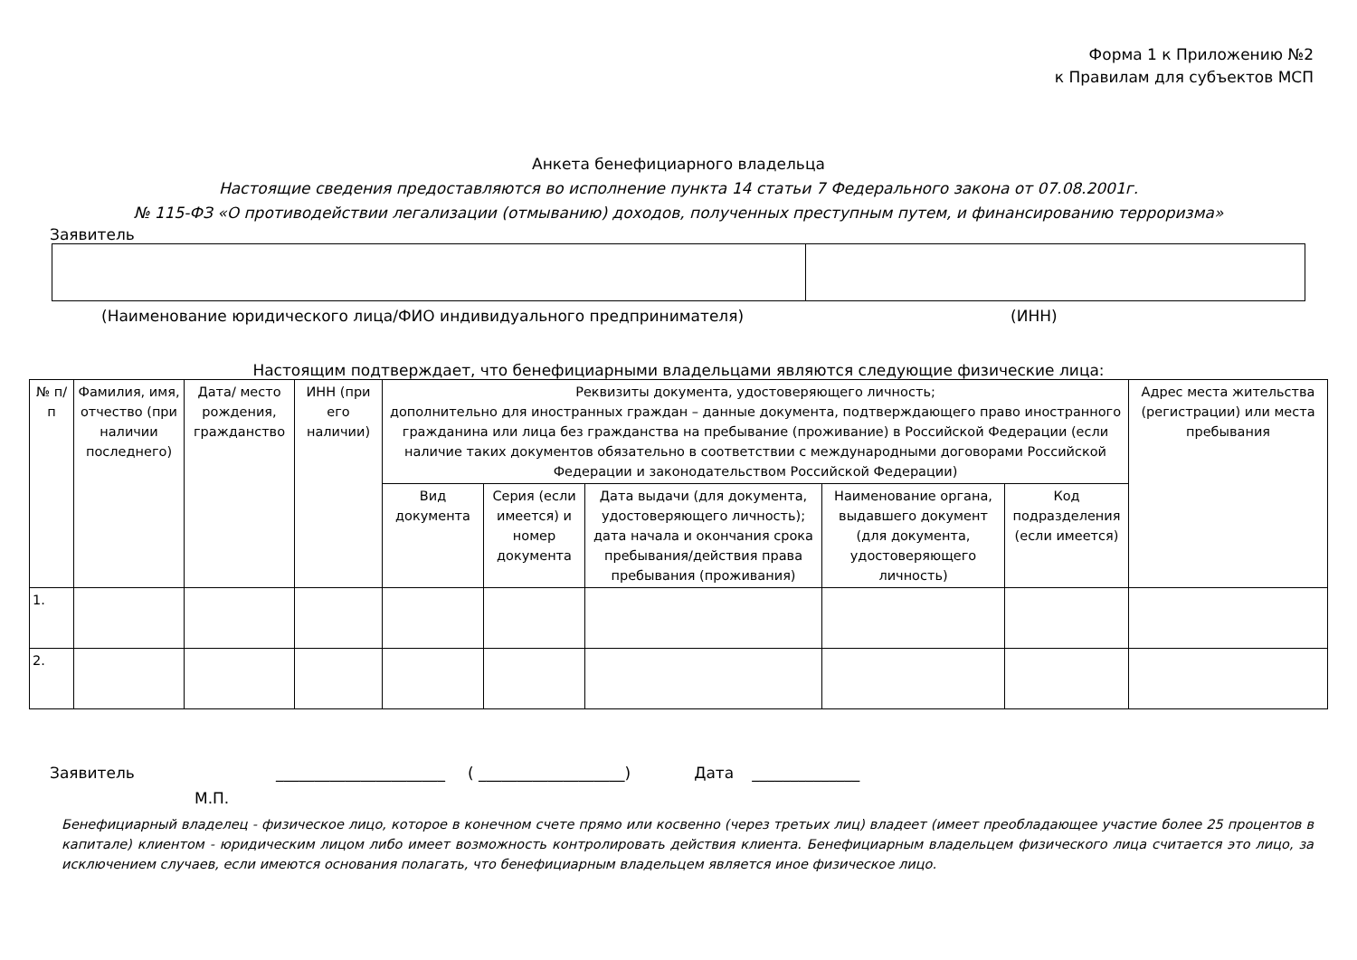Форма 1 к Приложению №2
к Правилам для субъектов МСП
Анкета бенефициарного владельца
Настоящие сведения предоставляются во исполнение пункта 14 статьи 7 Федерального закона от 07.08.2001г.
№ 115-ФЗ «О противодействии легализации (отмыванию) доходов, полученных преступным путем, и финансированию терроризма»
Заявитель
(Наименование юридического лица/ФИО индивидуального предпринимателя) (ИНН)
Настоящим подтверждает, что бенефициарными владельцами являются следующие физические лица:
| № п/п | Фамилия, имя, отчество (при наличии последнего) | Дата/ место рождения, гражданство | ИНН (при его наличии) | Реквизиты документа, удостоверяющего личность; дополнительно для иностранных граждан – данные документа, подтверждающего право иностранного гражданина или лица без гражданства на пребывание (проживание) в Российской Федерации (если наличие таких документов обязательно в соответствии с международными договорами Российской Федерации и законодательством Российской Федерации) | | | | | Адрес места жительства (регистрации) или места пребывания |
| --- | --- | --- | --- | --- | --- | --- | --- | --- | --- |
| | | | | Вид документа | Серия (если имеется) и номер документа | Дата выдачи (для документа, удостоверяющего личность); дата начала и окончания срока пребывания/действия права пребывания (проживания) | Наименование органа, выдавшего документ (для документа, удостоверяющего личность) | Код подразделения (если имеется) | |
| 1. | | | | | | | | | |
| 2. | | | | | | | | | |
Заявитель ______________________ ( ___________________) Дата ______________
М.П.
Бенефициарный владелец - физическое лицо, которое в конечном счете прямо или косвенно (через третьих лиц) владеет (имеет преобладающее участие более 25 процентов в капитале) клиентом - юридическим лицом либо имеет возможность контролировать действия клиента. Бенефициарным владельцем физического лица считается это лицо, за исключением случаев, если имеются основания полагать, что бенефициарным владельцем является иное физическое лицо.